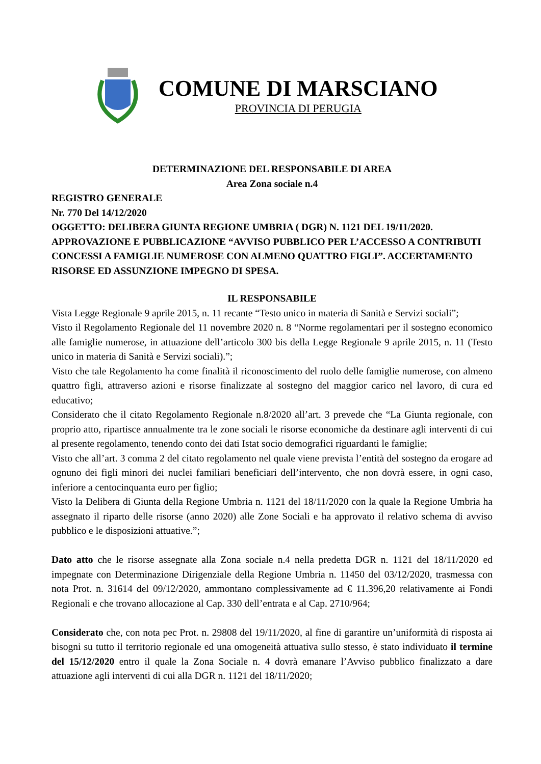COMUNE DI MARSCIANO
PROVINCIA DI PERUGIA
DETERMINAZIONE DEL RESPONSABILE DI AREA
Area Zona sociale n.4
REGISTRO GENERALE
Nr. 770 Del 14/12/2020
OGGETTO: DELIBERA GIUNTA REGIONE UMBRIA ( DGR) N. 1121 DEL 19/11/2020. APPROVAZIONE E PUBBLICAZIONE “AVVISO PUBBLICO PER L’ACCESSO A CONTRIBUTI CONCESSI A FAMIGLIE NUMEROSE CON ALMENO QUATTRO FIGLI”. ACCERTAMENTO RISORSE ED ASSUNZIONE IMPEGNO DI SPESA.
IL RESPONSABILE
Vista Legge Regionale 9 aprile 2015, n. 11 recante “Testo unico in materia di Sanità e Servizi sociali”;
Visto il Regolamento Regionale del 11 novembre 2020 n. 8 “Norme regolamentari per il sostegno economico alle famiglie numerose, in attuazione dell’articolo 300 bis della Legge Regionale 9 aprile 2015, n. 11 (Testo unico in materia di Sanità e Servizi sociali).”;
Visto che tale Regolamento ha come finalità il riconoscimento del ruolo delle famiglie numerose, con almeno quattro figli, attraverso azioni e risorse finalizzate al sostegno del maggior carico nel lavoro, di cura ed educativo;
Considerato che il citato Regolamento Regionale n.8/2020 all’art. 3 prevede che “La Giunta regionale, con proprio atto, ripartisce annualmente tra le zone sociali le risorse economiche da destinare agli interventi di cui al presente regolamento, tenendo conto dei dati Istat socio demografici riguardanti le famiglie;
Visto che all’art. 3 comma 2 del citato regolamento nel quale viene prevista l’entità del sostegno da erogare ad ognuno dei figli minori dei nuclei familiari beneficiari dell’intervento, che non dovrà essere, in ogni caso, inferiore a centocinquanta euro per figlio;
Visto la Delibera di Giunta della Regione Umbria n. 1121 del 18/11/2020 con la quale la Regione Umbria ha assegnato il riparto delle risorse (anno 2020) alle Zone Sociali e ha approvato il relativo schema di avviso pubblico e le disposizioni attuative.”;
Dato atto che le risorse assegnate alla Zona sociale n.4 nella predetta DGR n. 1121 del 18/11/2020 ed impegnate con Determinazione Dirigenziale della Regione Umbria n. 11450 del 03/12/2020, trasmessa con nota Prot. n. 31614 del 09/12/2020, ammontano complessivamente ad € 11.396,20 relativamente ai Fondi Regionali e che trovano allocazione al Cap. 330 dell’entrata e al Cap. 2710/964;
Considerato che, con nota pec Prot. n. 29808 del 19/11/2020, al fine di garantire un’uniformità di risposta ai bisogni su tutto il territorio regionale ed una omogeneità attuativa sullo stesso, è stato individuato il termine del 15/12/2020 entro il quale la Zona Sociale n. 4 dovrà emanare l’Avviso pubblico finalizzato a dare attuazione agli interventi di cui alla DGR n. 1121 del 18/11/2020;